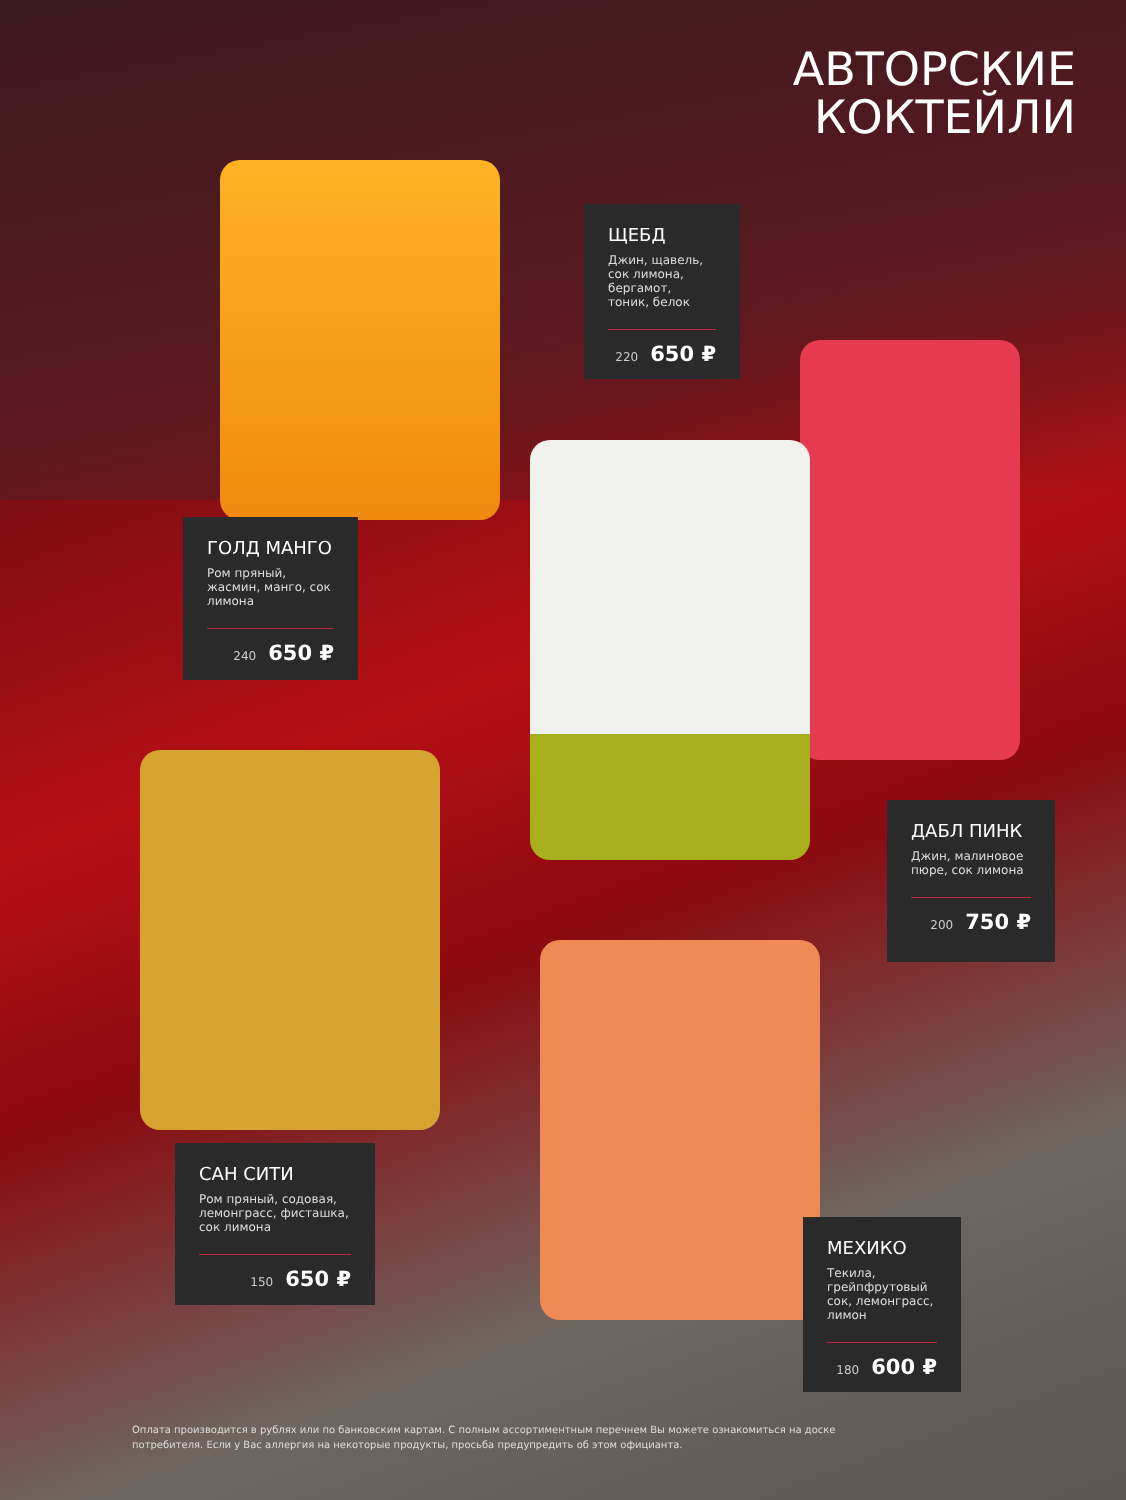АВТОРСКИЕ
КОКТЕЙЛИ
ЩЕБД
Джин, щавель, сок лимона, бергамот, тоник, белок
220 650 ₽
ГОЛД МАНГО
Ром пряный, жасмин, манго, сок лимона
240 650 ₽
ДАБЛ ПИНК
Джин, малиновое пюре, сок лимона
200 750 ₽
САН СИТИ
Ром пряный, содовая, лемонграсс, фисташка, сок лимона
150 650 ₽
МЕХИКО
Текила, грейпфрутовый сок, лемонграсс, лимон
180 600 ₽
Оплата производится в рублях или по банковским картам. С полным ассортиментным перечнем Вы можете ознакомиться на доске потребителя. Если у Вас аллергия на некоторые продукты, просьба предупредить об этом официанта.